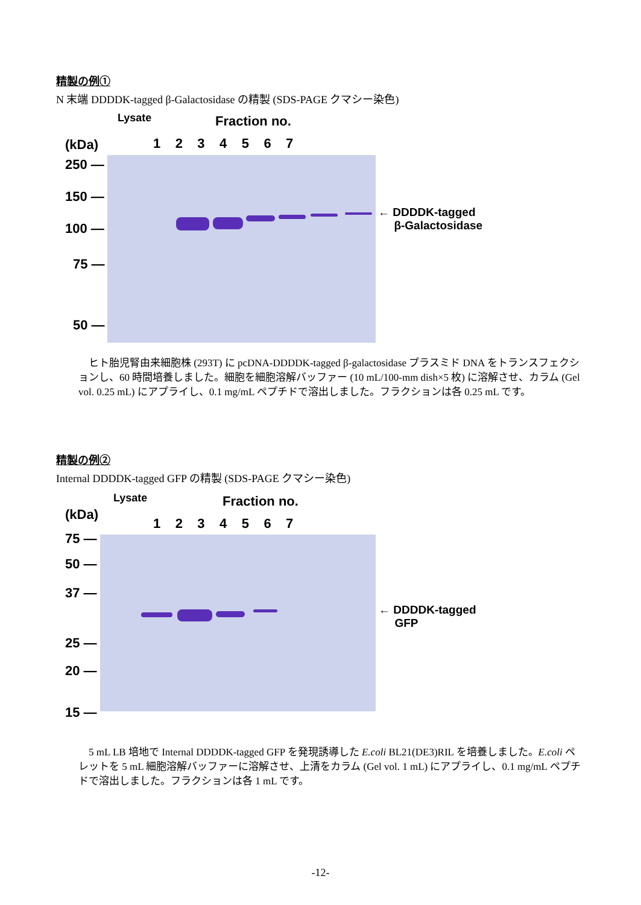精製の例①
N 末端 DDDDK-tagged β-Galactosidase の精製 (SDS-PAGE クマシー染色)
Fraction no.
(kDa)
Lysate
1 2 3 4 5 6 7
250 —
150 —
100 —
75 —
50 —
← DDDDK-tagged
β-Galactosidase
　ヒト胎児腎由来細胞株 (293T) に pcDNA-DDDDK-tagged β-galactosidase プラスミド DNA をトランスフェクションし、60 時間培養しました。細胞を細胞溶解バッファー (10 mL/100-mm dish×5 枚) に溶解させ、カラム (Gel vol. 0.25 mL) にアプライし、0.1 mg/mL ペプチドで溶出しました。フラクションは各 0.25 mL です。
精製の例②
Internal DDDDK-tagged GFP の精製 (SDS-PAGE クマシー染色)
Fraction no.
(kDa)
Lysate
1 2 3 4 5 6 7
75 —
50 —
37 —
25 —
20 —
15 —
← DDDDK-tagged
GFP
　5 mL LB 培地で Internal DDDDK-tagged GFP を発現誘導した E.coli BL21(DE3)RIL を培養しました。E.coli ペレットを 5 mL 細胞溶解バッファーに溶解させ、上清をカラム (Gel vol. 1 mL) にアプライし、0.1 mg/mL ペプチドで溶出しました。フラクションは各 1 mL です。
-12-